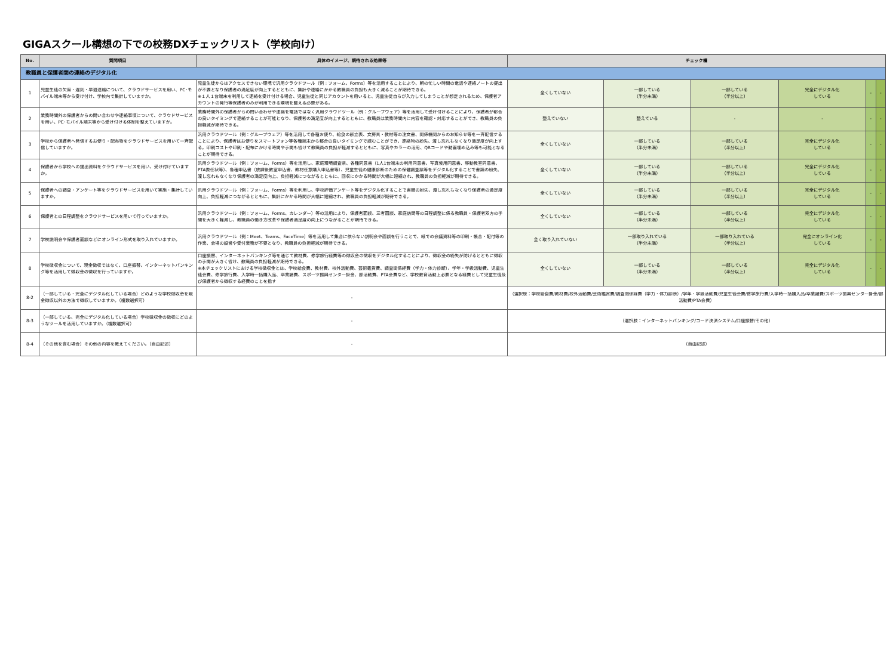GIGAスクール構想の下での校務DXチェックリスト（学校向け）
| No. | 質問項目 | 具体のイメージ、期待される効果等 | チェック欄 | | | | | |
| --- | --- | --- | --- | --- | --- | --- | --- | --- |
| 教職員と保護者間の連絡のデジタル化 | | | | | | | | |
| 1 | 児童生徒の欠席・遅刻・早退連絡について、クラウドサービスを用い、PC･モバイル端末等から受け付け、学校内で集計していますか。 | 児童生徒からはアクセスできない環境で汎用クラウドツール（例：フォーム、Forms）等を活用することにより、朝の忙しい時間の電話や連絡ノートの提出が不要となり保護者の満足度が向上するとともに、集計や連絡にかかる教職員の負担も大きく減ることが期待できる。 ※１人１台端末を利用して連絡を受け付ける場合、児童生徒と同じアカウントを用いると、児童生徒自らが入力してしまうことが想定されるため、保護者アカウントの発行等保護者のみが利用できる環境を整える必要がある。 | 全くしていない | 一部している （半分未満） | 一部している （半分以上） | 完全にデジタル化 している | - | - |
| 2 | 業務時間外の保護者からの問い合わせや連絡事項について、クラウドサービスを用い、PC･モバイル端末等から受け付ける体制を整えていますか。 | 業務時間外の保護者からの問い合わせや連絡を電話ではなく汎用クラウドツール（例：グループウェア）等を活用して受け付けることにより、保護者が都合の良いタイミングで連絡することが可能となり、保護者の満足度が向上するとともに、教職員は業務時間内に内容を確認・対応することができ、教職員の負担軽減が期待できる。 | 整えていない | 整えている | - | - | - | - |
| 3 | 学校から保護者へ発信するお便り・配布物をクラウドサービスを用いて一斉配信していますか。 | 汎用クラウドツール（例：グループウェア）等を活用して各種お便り、給食の献立表、文房具・教材等の注文書、関係機関からのお知らせ等を一斉配信することにより、保護者はお便りをスマートフォン等各種端末から都合の良いタイミングで読むことができ、連絡物の紛失、渡し忘れもなくなり満足度が向上する。印刷コストや印刷・配布にかける時間や手間も省けて教職員の負担が軽減するとともに、写真やカラーの活用、QRコードや動画埋め込み等も可能となることが期待できる。 | 全くしていない | 一部している （半分未満） | 一部している （半分以上） | 完全にデジタル化 している | - | - |
| 4 | 保護者から学校への提出資料をクラウドサービスを用い、受け付けていますか。 | 汎用クラウドツール（例：フォーム、Forms）等を活用し、家庭環境調査票、各種同意書（1人1台端末の利用同意書、写真使用同意書、移動教室同意書、PTA委任状等）、各種申込書（放課後教室申込書、教材任意購入申込書等）、児童生徒の健康診断のための保健調査票等をデジタル化することで書類の紛失、渡し忘れもなくなり保護者の満足度向上、負担軽減につながるとともに、回収にかかる時間が大幅に短縮され、教職員の負担軽減が期待できる。 | 全くしていない | 一部している （半分未満） | 一部している （半分以上） | 完全にデジタル化 している | - | - |
| 5 | 保護者への調査・アンケート等をクラウドサービスを用いて実施・集計していますか。 | 汎用クラウドツール（例：フォーム、Forms）等を利用し、学校評価アンケート等をデジタル化することで書類の紛失、渡し忘れもなくなり保護者の満足度向上、負担軽減につながるとともに、集計にかかる時間が大幅に短縮され、教職員の負担軽減が期待できる。 | 全くしていない | 一部している （半分未満） | 一部している （半分以上） | 完全にデジタル化 している | - | - |
| 6 | 保護者との日程調整をクラウドサービスを用いて行っていますか。 | 汎用クラウドツール（例：フォーム、Forms、カレンダー）等の活用により、保護者面談、三者面談、家庭訪問等の日程調整に係る教職員・保護者双方の手間を大きく軽減し、教職員の働き方改革や保護者満足度の向上につながることが期待できる。 | 全くしていない | 一部している （半分未満） | 一部している （半分以上） | 完全にデジタル化 している | - | - |
| 7 | 学校説明会や保護者面談などにオンライン形式を取り入れていますか。 | 汎用クラウドツール（例：Meet、Teams、FaceTime）等を活用して集合に依らない説明会や面談を行うことで、紙での会議資料等の印刷・帳合・配付等の作業、会場の設営や受付業務が不要となり、教職員の負担軽減が期待できる。 | 全く取り入れていない | 一部取り入れている （半分未満） | 一部取り入れている （半分以上） | 完全にオンライン化 している | - | - |
| 8 | 学校徴収金について、現金徴収ではなく、口座振替、インターネットバンキング等を活用して徴収金の徴収を行っていますか。 | 口座振替、インターネットバンキング等を通じて教材費、修学旅行経費等の徴収金の徴収をデジタル化することにより、徴収金の紛失が防げるとともに徴収の手間が大きく省け、教職員の負担軽減が期待できる。 ※本チェックリストにおける学校徴収金とは、学校給食費、教材費、校外活動費、芸術鑑賞費、調査関係経費（学力・体力診断）、学年・学級活動費、児童生徒会費、修学旅行費、入学時一括購入品、卒業諸費、スポーツ振興センター掛金、部活動費、PTA会費など、学校教育活動上必要となる経費として児童生徒及び保護者から徴収する経費のことを指す | 全くしていない | 一部している （半分未満） | 一部している （半分以上） | 完全にデジタル化 している | - | - |
| 8-2 | （一部している・完全にデジタル化している場合）どのような学校徴収金を現金徴収以外の方法で徴収していますか。（複数選択可） | - | （選択肢：学校給食費/教材費/校外活動費/芸術鑑賞費/調査関係経費（学力・体力診断）/学年・学級活動費/児童生徒会費/修学旅行費/入学時一括購入品/卒業諸費/スポーツ振興センター掛金/部活動費/PTA会費） | | | | | |
| 8-3 | （一部している、完全にデジタル化している場合）学校徴収金の徴収にどのようなツールを活用していますか。（複数選択可） | - | （選択肢：インターネットバンキング/コード決済システム/口座振替/その他） | | | | | |
| 8-4 | （その他を含む場合）その他の内容を教えてください。（自由記述） | - | （自由記述） | | | | | |